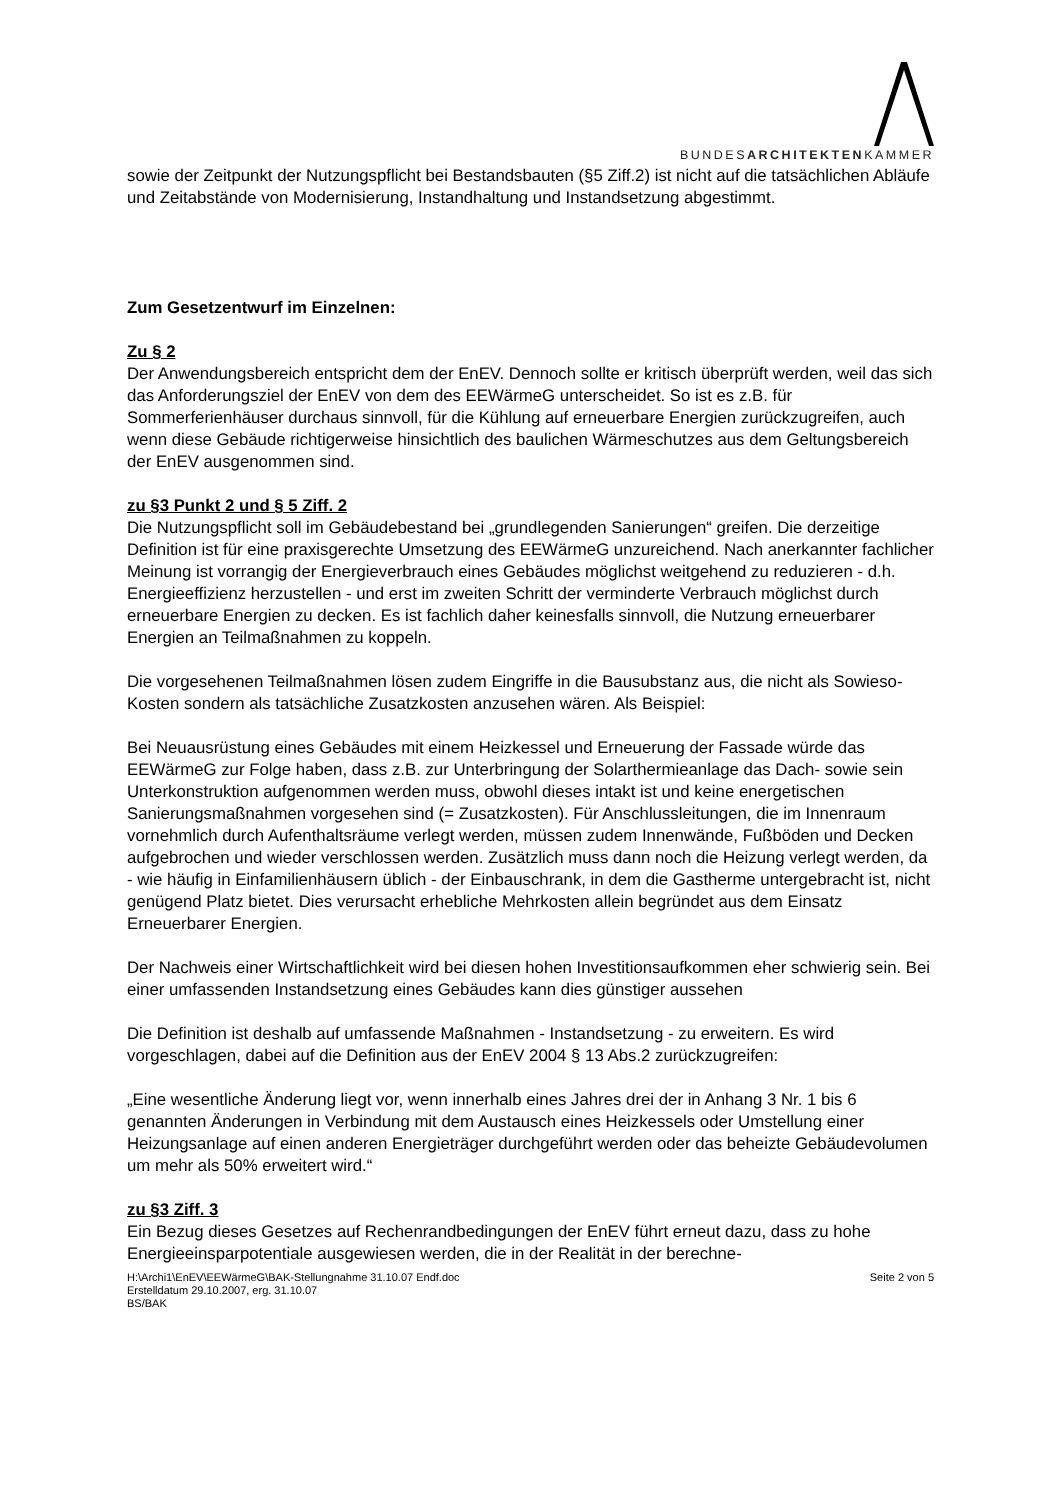BUNDESARCHITEKTENKAMMER
sowie der Zeitpunkt der Nutzungspflicht bei Bestandsbauten (§5 Ziff.2) ist nicht auf die tatsächlichen Abläufe und Zeitabstände von Modernisierung, Instandhaltung und Instandsetzung abgestimmt.
Zum Gesetzentwurf im Einzelnen:
Zu § 2
Der Anwendungsbereich entspricht dem der EnEV. Dennoch sollte er kritisch überprüft werden, weil das sich das Anforderungsziel der EnEV von dem des EEWärmeG unterscheidet. So ist es z.B. für Sommerferienhäuser durchaus sinnvoll, für die Kühlung auf erneuerbare Energien zurückzugreifen, auch wenn diese Gebäude richtigerweise hinsichtlich des baulichen Wärmeschutzes aus dem Geltungsbereich der EnEV ausgenommen sind.
zu §3 Punkt 2 und § 5 Ziff. 2
Die Nutzungspflicht soll im Gebäudebestand bei „grundlegenden Sanierungen“ greifen. Die derzeitige Definition ist für eine praxisgerechte Umsetzung des EEWärmeG unzureichend. Nach anerkannter fachlicher Meinung ist vorrangig der Energieverbrauch eines Gebäudes möglichst weitgehend zu reduzieren - d.h. Energieeffizienz herzustellen - und erst im zweiten Schritt der verminderte Verbrauch möglichst durch erneuerbare Energien zu decken. Es ist fachlich daher keinesfalls sinnvoll, die Nutzung erneuerbarer Energien an Teilmaßnahmen zu koppeln.
Die vorgesehenen Teilmaßnahmen lösen zudem Eingriffe in die Bausubstanz aus, die nicht als Sowieso-Kosten sondern als tatsächliche Zusatzkosten anzusehen wären. Als Beispiel:
Bei Neuausrüstung eines Gebäudes mit einem Heizkessel und Erneuerung der Fassade würde das EEWärmeG zur Folge haben, dass z.B. zur Unterbringung der Solarthermieanlage das Dach- sowie sein Unterkonstruktion aufgenommen werden muss, obwohl dieses intakt ist und keine energetischen Sanierungsmaßnahmen vorgesehen sind (= Zusatzkosten). Für Anschlussleitungen, die im Innenraum vornehmlich durch Aufenthaltsräume verlegt werden, müssen zudem Innenwände, Fußböden und Decken aufgebrochen und wieder verschlossen werden. Zusätzlich muss dann noch die Heizung verlegt werden, da - wie häufig in Einfamilienhäusern üblich - der Einbauschrank, in dem die Gastherme untergebracht ist, nicht genügend Platz bietet. Dies verursacht erhebliche Mehrkosten allein begründet aus dem Einsatz Erneuerbarer Energien.
Der Nachweis einer Wirtschaftlichkeit wird bei diesen hohen Investitionsaufkommen eher schwierig sein. Bei einer umfassenden Instandsetzung eines Gebäudes kann dies günstiger aussehen
Die Definition ist deshalb auf umfassende Maßnahmen - Instandsetzung - zu erweitern. Es wird vorgeschlagen, dabei auf die Definition aus der EnEV 2004 § 13 Abs.2 zurückzugreifen:
„Eine wesentliche Änderung liegt vor, wenn innerhalb eines Jahres drei der in Anhang 3 Nr. 1 bis 6 genannten Änderungen in Verbindung mit dem Austausch eines Heizkessels oder Umstellung einer Heizungsanlage auf einen anderen Energieträger durchgeführt werden oder das beheizte Gebäudevolumen um mehr als 50% erweitert wird.“
zu §3 Ziff. 3
Ein Bezug dieses Gesetzes auf Rechenrandbedingungen der EnEV führt erneut dazu, dass zu hohe Energieeinsparpotentiale ausgewiesen werden, die in der Realität in der berechne-
H:\Archi1\EnEV\EEWärmeG\BAK-Stellungnahme 31.10.07 Endf.doc
Erstelldatum 29.10.2007, erg. 31.10.07
BS/BAK
Seite 2 von 5